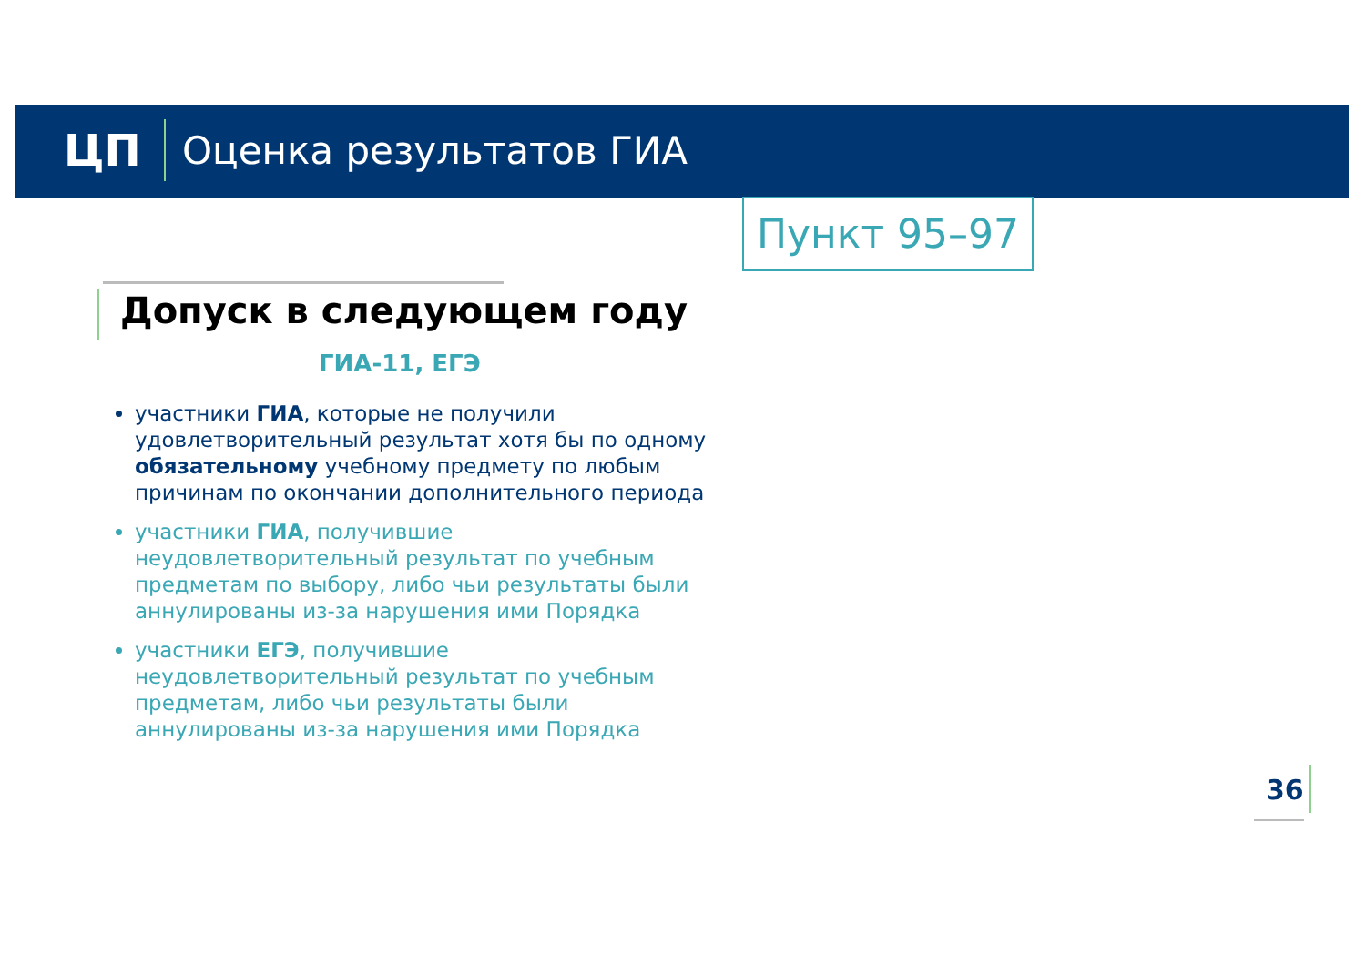ЦП Оценка результатов ГИА
Пункт 95–97
Допуск в следующем году
ГИА-11, ЕГЭ
участники ГИА, которые не получили удовлетворительный результат хотя бы по одному обязательному учебному предмету по любым причинам по окончании дополнительного периода
участники ГИА, получившие неудовлетворительный результат по учебным предметам по выбору, либо чьи результаты были аннулированы из-за нарушения ими Порядка
участники ЕГЭ, получившие неудовлетворительный результат по учебным предметам, либо чьи результаты были аннулированы из-за нарушения ими Порядка
36